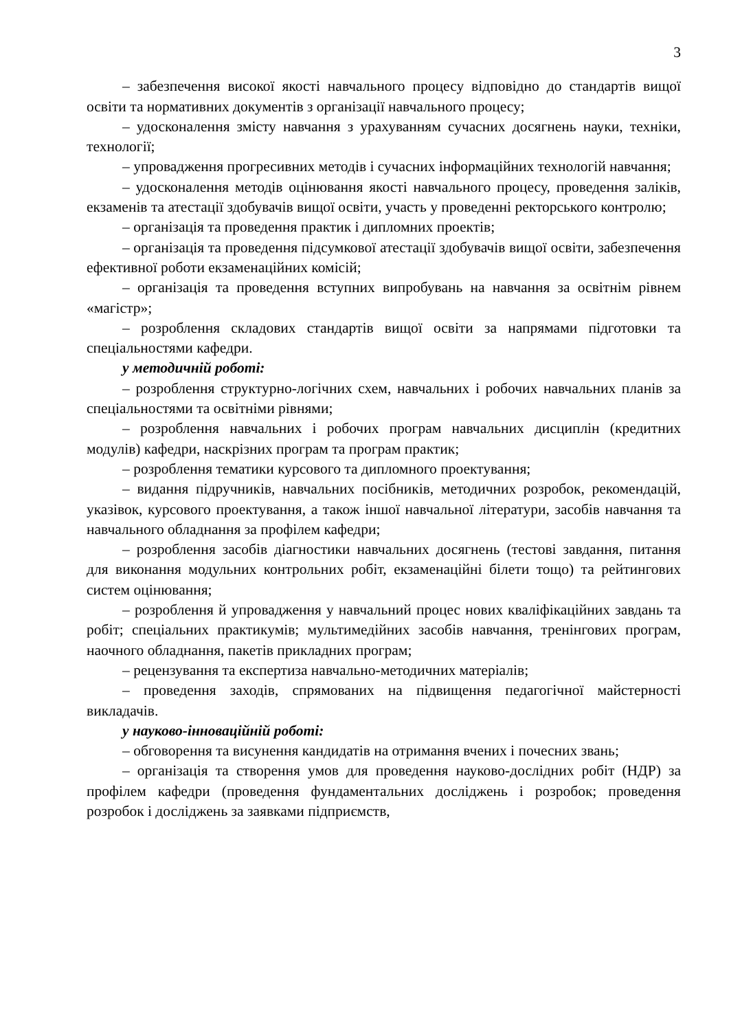3
– забезпечення високої якості навчального процесу відповідно до стандартів вищої освіти та нормативних документів з організації навчального процесу;
– удосконалення змісту навчання з урахуванням сучасних досягнень науки, техніки, технології;
– упровадження прогресивних методів і сучасних інформаційних технологій навчання;
– удосконалення методів оцінювання якості навчального процесу, проведення заліків, екзаменів та атестації здобувачів вищої освіти, участь у проведенні ректорського контролю;
– організація та проведення практик і дипломних проектів;
– організація та проведення підсумкової атестації здобувачів вищої освіти, забезпечення ефективної роботи екзаменаційних комісій;
– організація та проведення вступних випробувань на навчання за освітнім рівнем «магістр»;
– розроблення складових стандартів вищої освіти за напрямами підготовки та спеціальностями кафедри.
у методичній роботі:
– розроблення структурно-логічних схем, навчальних і робочих навчальних планів за спеціальностями та освітніми рівнями;
– розроблення навчальних і робочих програм навчальних дисциплін (кредитних модулів) кафедри, наскрізних програм та програм практик;
– розроблення тематики курсового та дипломного проектування;
– видання підручників, навчальних посібників, методичних розробок, рекомендацій, указівок, курсового проектування, а також іншої навчальної літератури, засобів навчання та навчального обладнання за профілем кафедри;
– розроблення засобів діагностики навчальних досягнень (тестові завдання, питання для виконання модульних контрольних робіт, екзаменаційні білети тощо) та рейтингових систем оцінювання;
– розроблення й упровадження у навчальний процес нових кваліфікаційних завдань та робіт; спеціальних практикумів; мультимедійних засобів навчання, тренінгових програм, наочного обладнання, пакетів прикладних програм;
– рецензування та експертиза навчально-методичних матеріалів;
– проведення заходів, спрямованих на підвищення педагогічної майстерності викладачів.
у науково-інноваційній роботі:
– обговорення та висунення кандидатів на отримання вчених і почесних звань;
– організація та створення умов для проведення науково-дослідних робіт (НДР) за профілем кафедри (проведення фундаментальних досліджень і розробок; проведення розробок і досліджень за заявками підприємств,